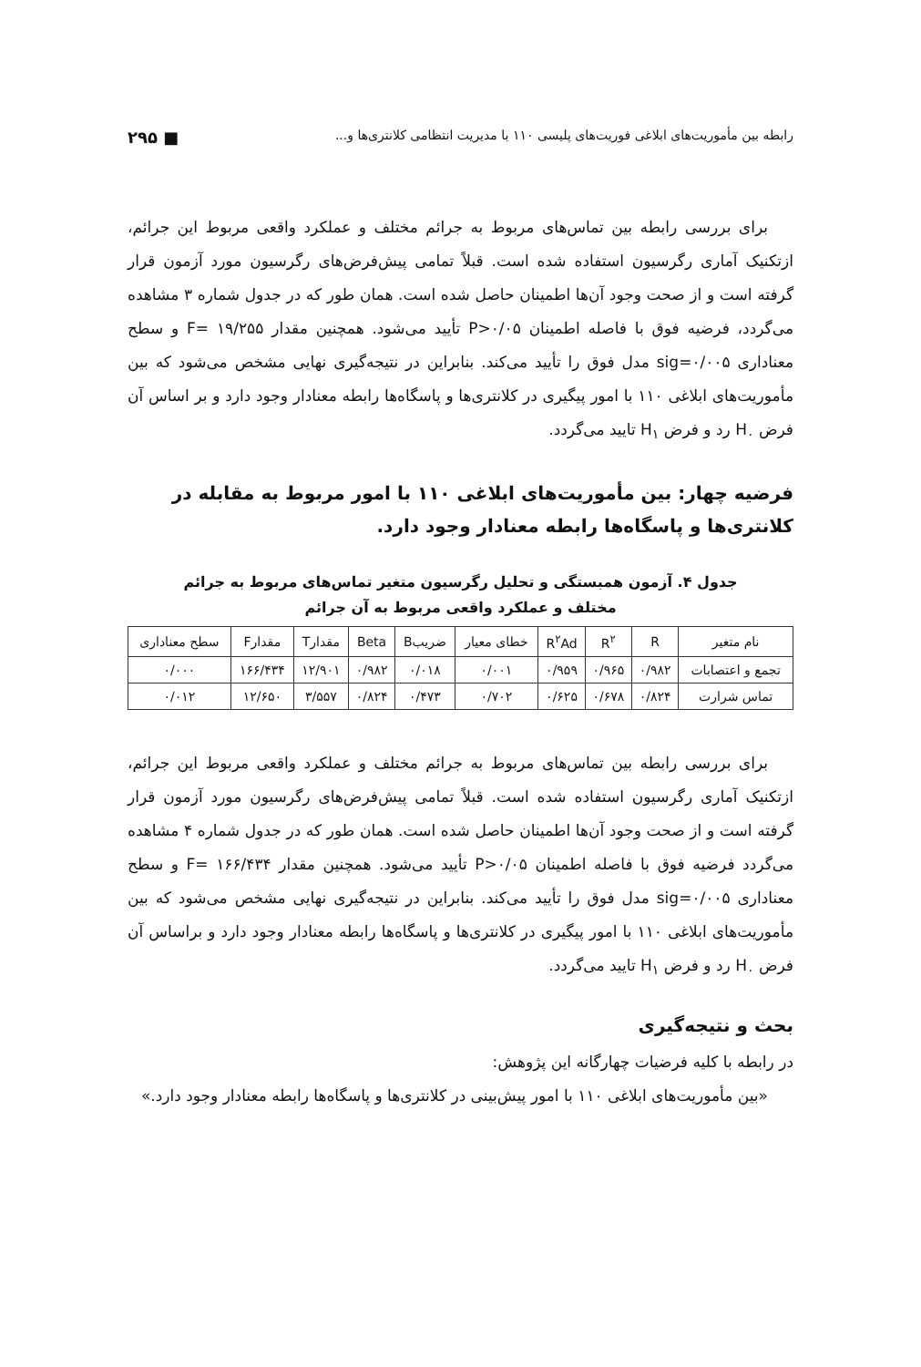رابطه بین مأموریت‌های ابلاغی فوریت‌های پلیسی ۱۱۰ با مدیریت انتظامی کلانتری‌ها و... ■ ۲۹۵
برای بررسی رابطه بین تماس‌های مربوط به جرائم مختلف و عملکرد واقعی مربوط این جرائم، ازتکنیک آماری رگرسیون استفاده شده است. قبلاً تمامی پیش‌فرض‌های رگرسیون مورد آزمون قرار گرفته است و از صحت وجود آن‌ها اطمینان حاصل شده است. همان طور که در جدول شماره ۳ مشاهده می‌گردد، فرضیه فوق با فاصله اطمینان P>۰/۰۵ تأیید می‌شود. همچنین مقدار F= ۱۹/۲۵۵ و سطح معناداری sig=۰/۰۰۵ مدل فوق را تأیید می‌کند. بنابراین در نتیجه‌گیری نهایی مشخص می‌شود که بین مأموریت‌های ابلاغی ۱۱۰ با امور پیگیری در کلانتری‌ها و پاسگاه‌ها رابطه معنادار وجود دارد و بر اساس آن فرض H<sub>۰</sub> رد و فرض H<sub>۱</sub> تایید می‌گردد.
فرضیه چهار: بین مأموریت‌های ابلاغی ۱۱۰ با امور مربوط به مقابله در کلانتری‌ها و پاسگاه‌ها رابطه معنادار وجود دارد.
جدول ۴. آزمون همبستگی و تحلیل رگرسیون متغیر تماس‌های مربوط به جرائم مختلف و عملکرد واقعی مربوط به آن جرائم
| نام متغیر | R | R<sup>۲</sup> | R<sup>۲</sup>Ad | خطای معیار | ضریبB | Beta | مقدارT | مقدارF | سطح معناداری |
| --- | --- | --- | --- | --- | --- | --- | --- | --- | --- |
| تجمع و اعتصابات | ۰/۹۸۲ | ۰/۹۶۵ | ۰/۹۵۹ | ۰/۰۰۱ | ۰/۰۱۸ | ۰/۹۸۲ | ۱۲/۹۰۱ | ۱۶۶/۴۳۴ | ۰/۰۰۰ |
| تماس شرارت | ۰/۸۲۴ | ۰/۶۷۸ | ۰/۶۲۵ | ۰/۷۰۲ | ۰/۴۷۳ | ۰/۸۲۴ | ۳/۵۵۷ | ۱۲/۶۵۰ | ۰/۰۱۲ |
برای بررسی رابطه بین تماس‌های مربوط به جرائم مختلف و عملکرد واقعی مربوط این جرائم، ازتکنیک آماری رگرسیون استفاده شده است. قبلاً تمامی پیش‌فرض‌های رگرسیون مورد آزمون قرار گرفته است و از صحت وجود آن‌ها اطمینان حاصل شده است. همان طور که در جدول شماره ۴ مشاهده می‌گردد فرضیه فوق با فاصله اطمینان P>۰/۰۵ تأیید می‌شود. همچنین مقدار F= ۱۶۶/۴۳۴ و سطح معناداری sig=۰/۰۰۵ مدل فوق را تأیید می‌کند. بنابراین در نتیجه‌گیری نهایی مشخص می‌شود که بین مأموریت‌های ابلاغی ۱۱۰ با امور پیگیری در کلانتری‌ها و پاسگاه‌ها رابطه معنادار وجود دارد و براساس آن فرض H<sub>۰</sub> رد و فرض H<sub>۱</sub> تایید می‌گردد.
بحث و نتیجه‌گیری
در رابطه با کلیه فرضیات چهارگانه این پژوهش:
«بین مأموریت‌های ابلاغی ۱۱۰ با امور پیش‌بینی در کلانتری‌ها و پاسگاه‌ها رابطه معنادار وجود دارد.»